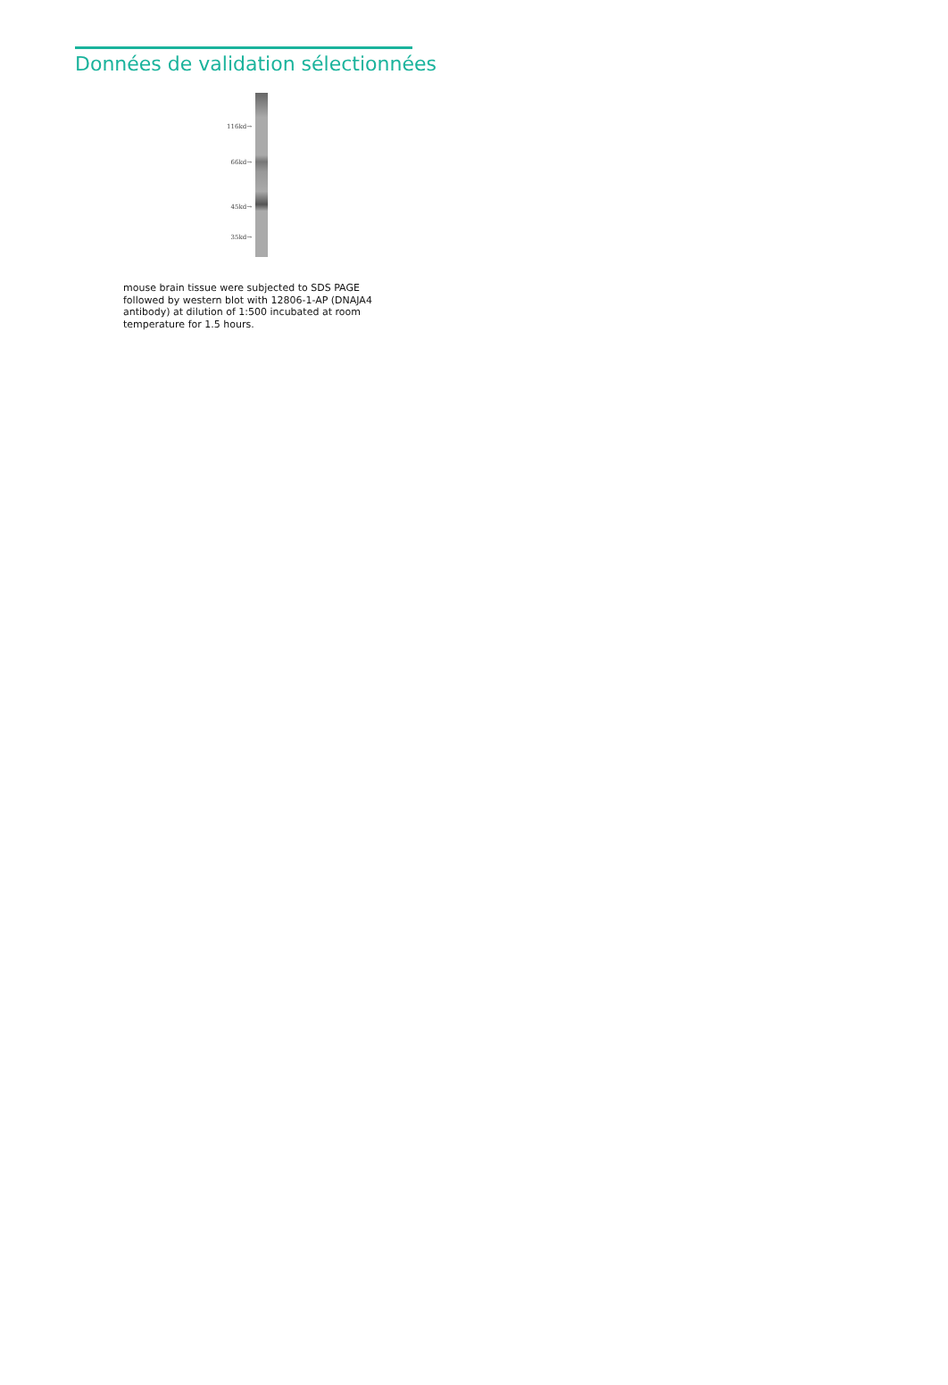Données de validation sélectionnées
116kd→
66kd→
45kd→
35kd→
mouse brain tissue were subjected to SDS PAGE followed by western blot with 12806-1-AP (DNAJA4 antibody) at dilution of 1:500 incubated at room temperature for 1.5 hours.